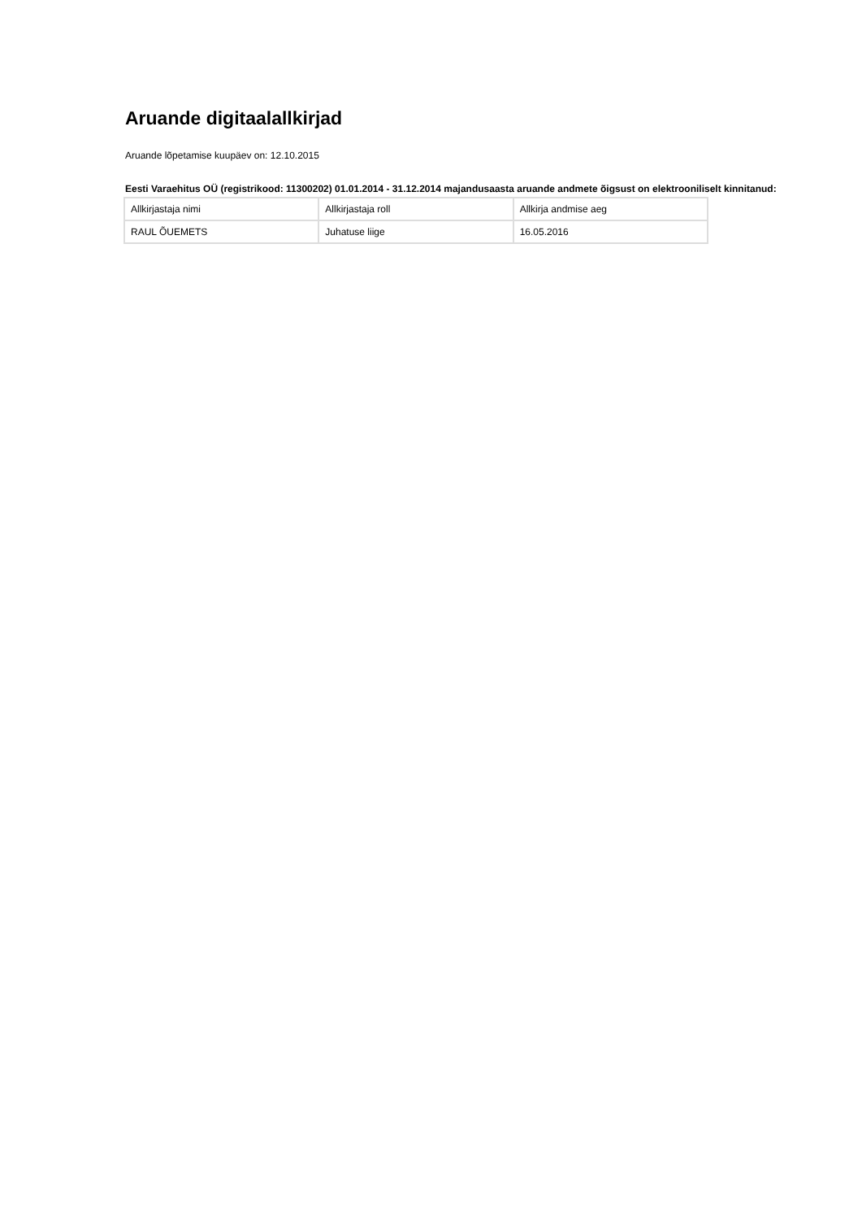Aruande digitaalallkirjad
Aruande lõpetamise kuupäev on: 12.10.2015
Eesti Varaehitus OÜ (registrikood: 11300202) 01.01.2014 - 31.12.2014 majandusaasta aruande andmete õigsust on elektrooniliselt kinnitanud:
| Allkirjastaja nimi | Allkirjastaja roll | Allkirja andmise aeg |
| RAUL ÕUEMETS | Juhatuse liige | 16.05.2016 |